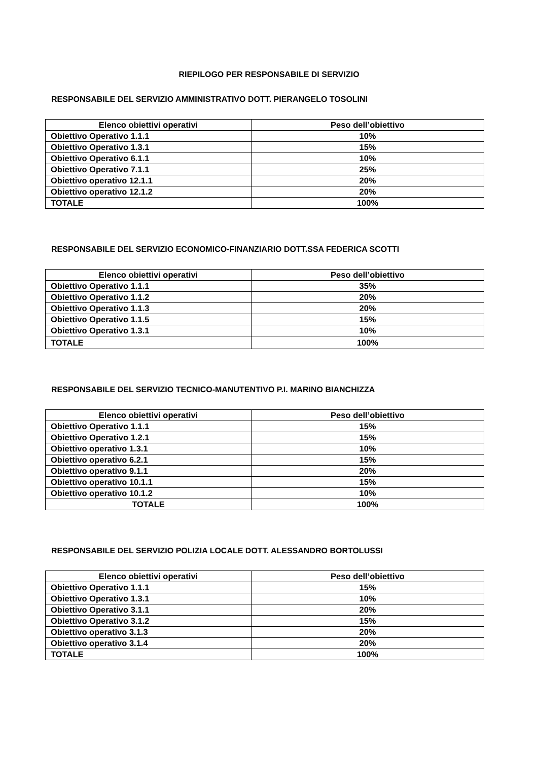RIEPILOGO PER RESPONSABILE DI SERVIZIO
RESPONSABILE DEL SERVIZIO AMMINISTRATIVO DOTT. PIERANGELO TOSOLINI
| Elenco obiettivi operativi | Peso dell’obiettivo |
| --- | --- |
| Obiettivo Operativo 1.1.1 | 10% |
| Obiettivo Operativo 1.3.1 | 15% |
| Obiettivo Operativo 6.1.1 | 10% |
| Obiettivo Operativo 7.1.1 | 25% |
| Obiettivo operativo 12.1.1 | 20% |
| Obiettivo operativo 12.1.2 | 20% |
| TOTALE | 100% |
RESPONSABILE DEL SERVIZIO ECONOMICO-FINANZIARIO DOTT.SSA FEDERICA SCOTTI
| Elenco obiettivi operativi | Peso dell’obiettivo |
| --- | --- |
| Obiettivo Operativo 1.1.1 | 35% |
| Obiettivo Operativo 1.1.2 | 20% |
| Obiettivo Operativo 1.1.3 | 20% |
| Obiettivo Operativo 1.1.5 | 15% |
| Obiettivo Operativo 1.3.1 | 10% |
| TOTALE | 100% |
RESPONSABILE DEL SERVIZIO TECNICO-MANUTENTIVO P.I. MARINO BIANCHIZZA
| Elenco obiettivi operativi | Peso dell’obiettivo |
| --- | --- |
| Obiettivo Operativo 1.1.1 | 15% |
| Obiettivo Operativo 1.2.1 | 15% |
| Obiettivo operativo 1.3.1 | 10% |
| Obiettivo operativo 6.2.1 | 15% |
| Obiettivo operativo 9.1.1 | 20% |
| Obiettivo operativo 10.1.1 | 15% |
| Obiettivo operativo 10.1.2 | 10% |
| TOTALE | 100% |
RESPONSABILE DEL SERVIZIO POLIZIA LOCALE DOTT. ALESSANDRO BORTOLUSSI
| Elenco obiettivi operativi | Peso dell’obiettivo |
| --- | --- |
| Obiettivo Operativo 1.1.1 | 15% |
| Obiettivo Operativo 1.3.1 | 10% |
| Obiettivo Operativo 3.1.1 | 20% |
| Obiettivo Operativo 3.1.2 | 15% |
| Obiettivo operativo 3.1.3 | 20% |
| Obiettivo operativo 3.1.4 | 20% |
| TOTALE | 100% |